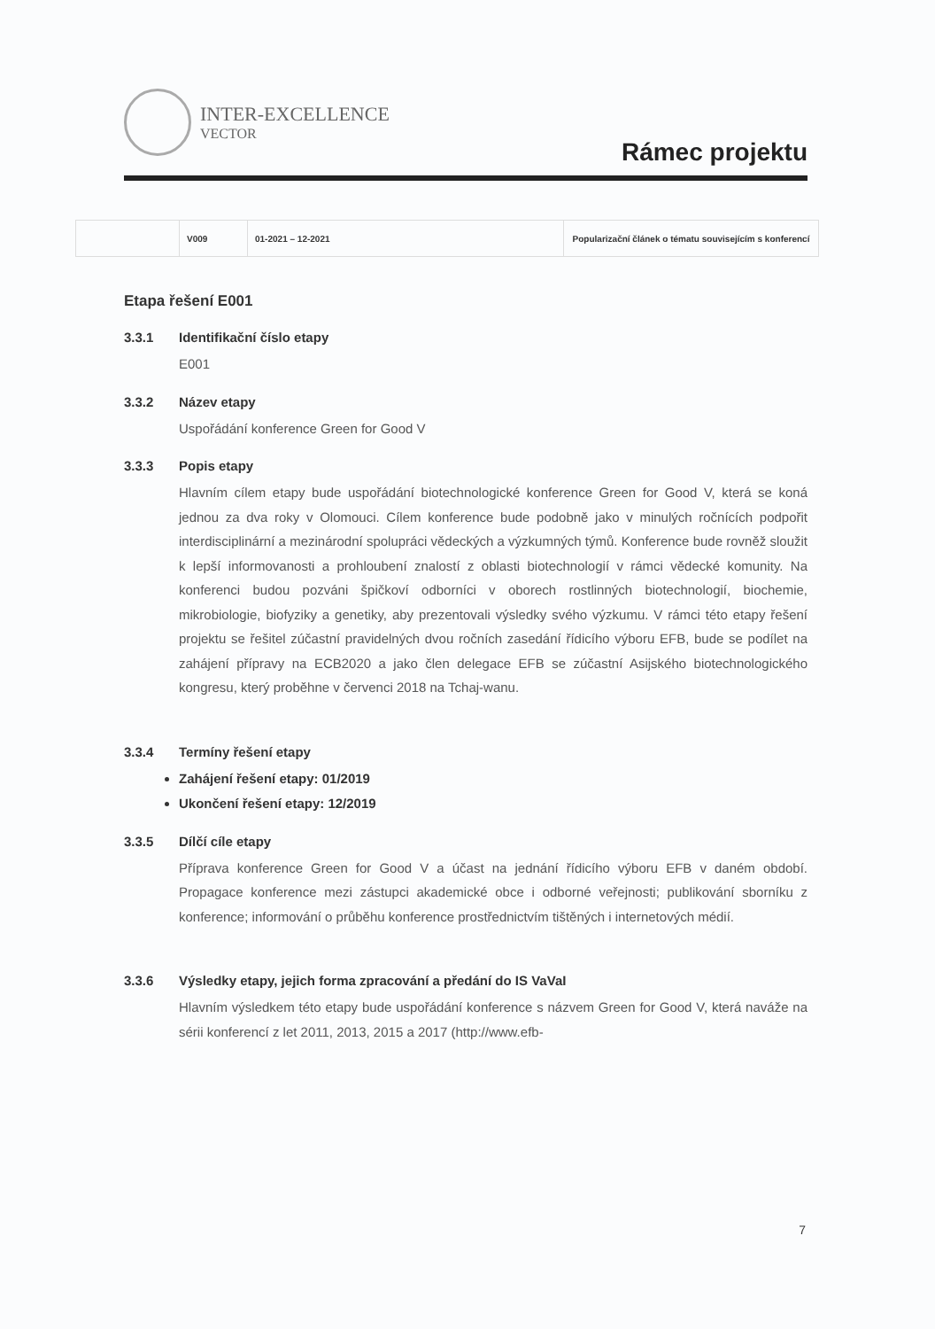INTER-EXCELLENCE
VECTOR
Rámec projektu
| | V009 | 01-2021 – 12-2021 | Popularizační článek o tématu souvisejícím s konferencí |
Etapa řešení E001
3.3.1 Identifikační číslo etapy
E001
3.3.2 Název etapy
Uspořádání konference Green for Good V
3.3.3 Popis etapy
Hlavním cílem etapy bude uspořádání biotechnologické konference Green for Good V, která se koná jednou za dva roky v Olomouci. Cílem konference bude podobně jako v minulých ročnících podpořit interdisciplinární a mezinárodní spolupráci vědeckých a výzkumných týmů. Konference bude rovněž sloužit k lepší informovanosti a prohloubení znalostí z oblasti biotechnologií v rámci vědecké komunity. Na konferenci budou pozváni špičkoví odborníci v oborech rostlinných biotechnologií, biochemie, mikrobiologie, biofyziky a genetiky, aby prezentovali výsledky svého výzkumu. V rámci této etapy řešení projektu se řešitel zúčastní pravidelných dvou ročních zasedání řídicího výboru EFB, bude se podílet na zahájení přípravy na ECB2020 a jako člen delegace EFB se zúčastní Asijského biotechnologického kongresu, který proběhne v červenci 2018 na Tchaj-wanu.
3.3.4 Termíny řešení etapy
Zahájení řešení etapy: 01/2019
Ukončení řešení etapy: 12/2019
3.3.5 Dílčí cíle etapy
Příprava konference Green for Good V a účast na jednání řídicího výboru EFB v daném období. Propagace konference mezi zástupci akademické obce i odborné veřejnosti; publikování sborníku z konference; informování o průběhu konference prostřednictvím tištěných i internetových médií.
3.3.6 Výsledky etapy, jejich forma zpracování a předání do IS VaVaI
Hlavním výsledkem této etapy bude uspořádání konference s názvem Green for Good V, která naváže na sérii konferencí z let 2011, 2013, 2015 a 2017 (http://www.efb-
7